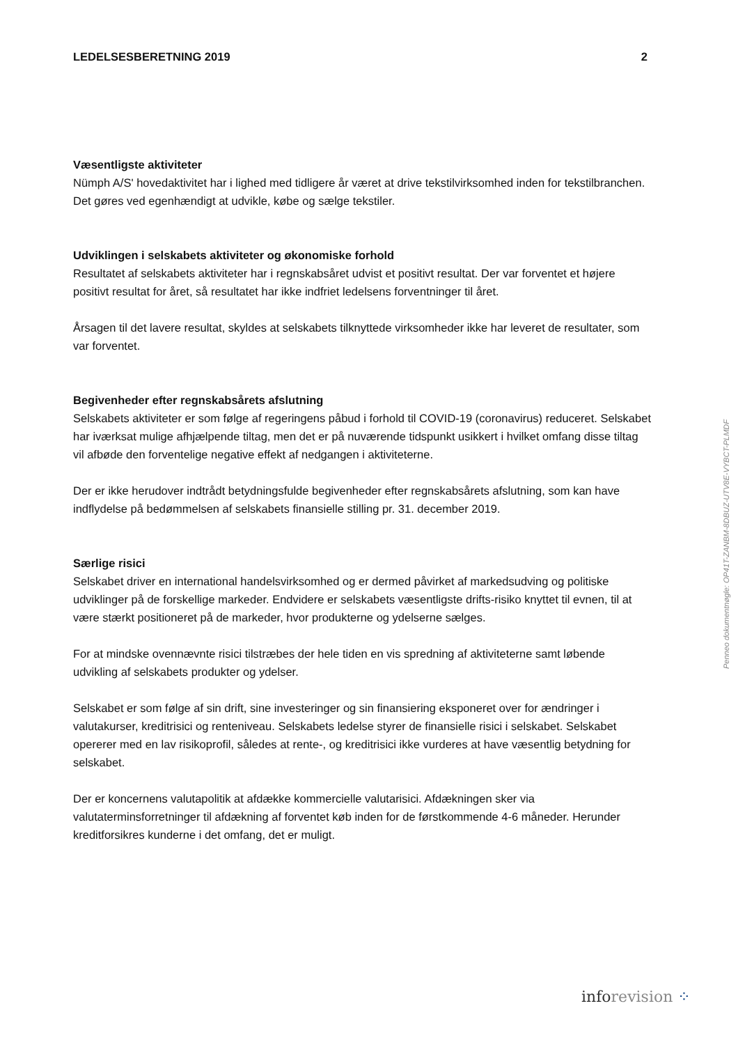LEDELSESBERETNING 2019 2
Væsentligste aktiviteter
Nümph A/S' hovedaktivitet har i lighed med tidligere år været at drive tekstilvirksomhed inden for tekstilbranchen. Det gøres ved egenhændigt at udvikle, købe og sælge tekstiler.
Udviklingen i selskabets aktiviteter og økonomiske forhold
Resultatet af selskabets aktiviteter har i regnskabsåret udvist et positivt resultat. Der var forventet et højere positivt resultat for året, så resultatet har ikke indfriet ledelsens forventninger til året.
Årsagen til det lavere resultat, skyldes at selskabets tilknyttede virksomheder ikke har leveret de resultater, som var forventet.
Begivenheder efter regnskabsårets afslutning
Selskabets aktiviteter er som følge af regeringens påbud i forhold til COVID-19 (coronavirus) reduceret. Selskabet har iværksat mulige afhjælpende tiltag, men det er på nuværende tidspunkt usikkert i hvilket omfang disse tiltag vil afbøde den forventelige negative effekt af nedgangen i aktiviteterne.
Der er ikke herudover indtrådt betydningsfulde begivenheder efter regnskabsårets afslutning, som kan have indflydelse på bedømmelsen af selskabets finansielle stilling pr. 31. december 2019.
Særlige risici
Selskabet driver en international handelsvirksomhed og er dermed påvirket af markedsudving og politiske udviklinger på de forskellige markeder. Endvidere er selskabets væsentligste drifts-risiko knyttet til evnen, til at være stærkt positioneret på de markeder, hvor produkterne og ydelserne sælges.
For at mindske ovennævnte risici tilstræbes der hele tiden en vis spredning af aktiviteterne samt løbende udvikling af selskabets produkter og ydelser.
Selskabet er som følge af sin drift, sine investeringer og sin finansiering eksponeret over for ændringer i valutakurser, kreditrisici og renteniveau. Selskabets ledelse styrer de finansielle risici i selskabet. Selskabet opererer med en lav risikoprofil, således at rente-, og kreditrisici ikke vurderes at have væsentlig betydning for selskabet.
Der er koncernens valutapolitik at afdække kommercielle valutarisici. Afdækningen sker via valutaterminsforretninger til afdækning af forventet køb inden for de førstkommende 4-6 måneder. Herunder kreditforsikres kunderne i det omfang, det er muligt.
Penneo dokumentnøgle: OP41T-ZANBM-8DBUZ-UTV8E-VYBCT-PLMDF
info revision ⁘